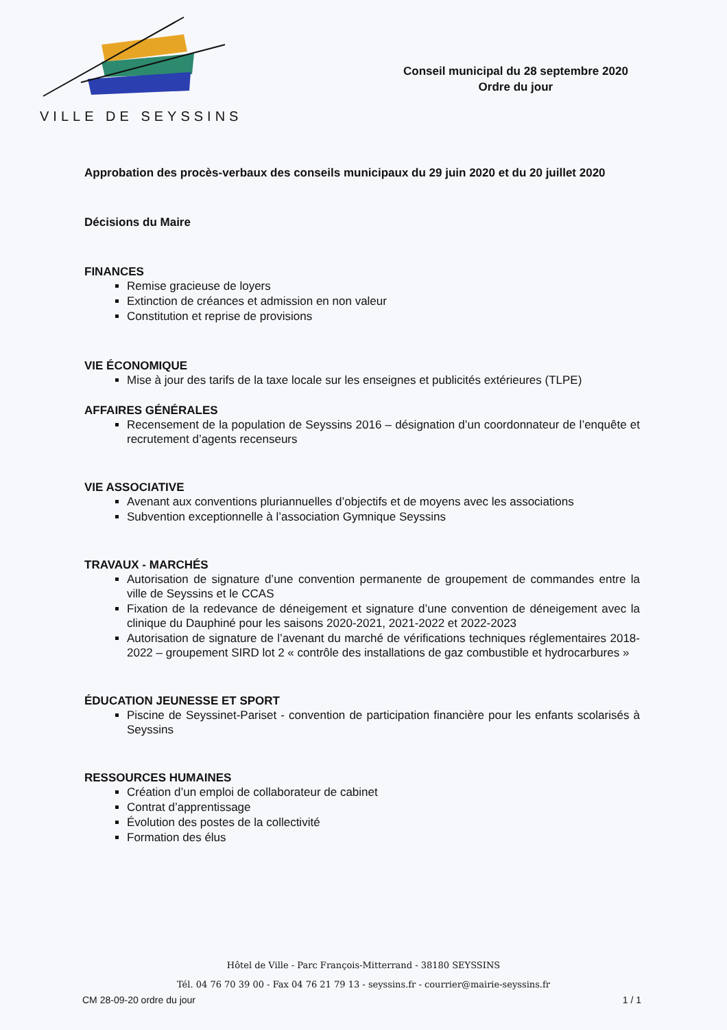VILLE DE SEYSSINS
Conseil municipal du 28 septembre 2020
Ordre du jour
Approbation des procès-verbaux des conseils municipaux du 29 juin 2020 et du 20 juillet 2020
Décisions du Maire
FINANCES
Remise gracieuse de loyers
Extinction de créances et admission en non valeur
Constitution et reprise de provisions
VIE ÉCONOMIQUE
Mise à jour des tarifs de la taxe locale sur les enseignes et publicités extérieures (TLPE)
AFFAIRES GÉNÉRALES
Recensement de la population de Seyssins 2016 – désignation d’un coordonnateur de l’enquête et recrutement d’agents recenseurs
VIE ASSOCIATIVE
Avenant aux conventions pluriannuelles d’objectifs et de moyens avec les associations
Subvention exceptionnelle à l’association Gymnique Seyssins
TRAVAUX - MARCHÉS
Autorisation de signature d’une convention permanente de groupement de commandes entre la ville de Seyssins et le CCAS
Fixation de la redevance de déneigement et signature d’une convention de déneigement avec la clinique du Dauphiné pour les saisons 2020-2021, 2021-2022 et 2022-2023
Autorisation de signature de l’avenant du marché de vérifications techniques réglementaires 2018-2022 – groupement SIRD lot 2 « contrôle des installations de gaz combustible et hydrocarbures »
ÉDUCATION JEUNESSE ET SPORT
Piscine de Seyssinet-Pariset - convention de participation financière pour les enfants scolarisés à Seyssins
RESSOURCES HUMAINES
Création d’un emploi de collaborateur de cabinet
Contrat d’apprentissage
Évolution des postes de la collectivité
Formation des élus
Hôtel de Ville - Parc François-Mitterrand - 38180 SEYSSINS
Tél. 04 76 70 39 00 - Fax 04 76 21 79 13 - seyssins.fr - courrier@mairie-seyssins.fr
CM 28-09-20 ordre du jour 1 / 1